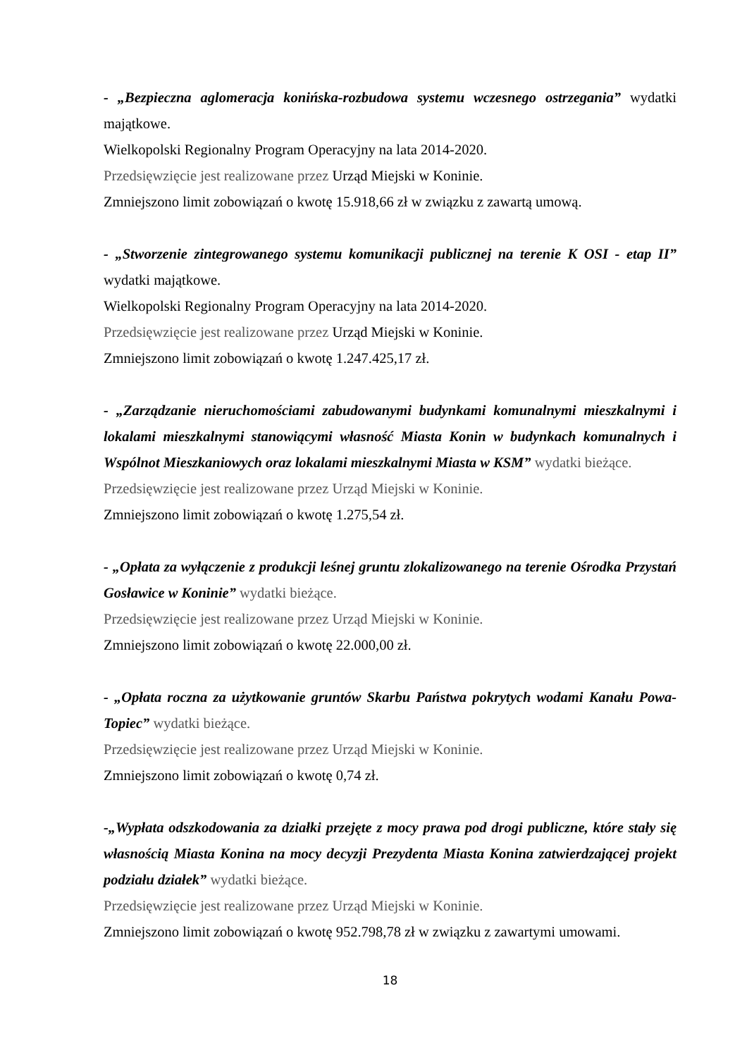- „Bezpieczna aglomeracja konińska-rozbudowa systemu wczesnego ostrzegania” wydatki majątkowe.
Wielkopolski Regionalny Program Operacyjny na lata 2014-2020.
Przedsięwzięcie jest realizowane przez Urząd Miejski w Koninie.
Zmniejszono limit zobowiązań o kwotę 15.918,66 zł w związku z zawartą umową.
- „Stworzenie zintegrowanego systemu komunikacji publicznej na terenie K OSI - etap II” wydatki majątkowe.
Wielkopolski Regionalny Program Operacyjny na lata 2014-2020.
Przedsięwzięcie jest realizowane przez Urząd Miejski w Koninie.
Zmniejszono limit zobowiązań o kwotę 1.247.425,17 zł.
- „Zarządzanie nieruchomościami zabudowanymi budynkami komunalnymi mieszkalnymi i lokalami mieszkalnymi stanowiącymi własność Miasta Konin w budynkach komunalnych i Wspólnot Mieszkaniowych oraz lokalami mieszkalnymi Miasta w KSM” wydatki bieżące.
Przedsięwzięcie jest realizowane przez Urząd Miejski w Koninie.
Zmniejszono limit zobowiązań o kwotę 1.275,54 zł.
- „Opłata za wyłączenie z produkcji leśnej gruntu zlokalizowanego na terenie Ośrodka Przystań Gosławice w Koninie” wydatki bieżące.
Przedsięwzięcie jest realizowane przez Urząd Miejski w Koninie.
Zmniejszono limit zobowiązań o kwotę 22.000,00 zł.
- „Opłata roczna za użytkowanie gruntów Skarbu Państwa pokrytych wodami Kanału Powa-Topiec” wydatki bieżące.
Przedsięwzięcie jest realizowane przez Urząd Miejski w Koninie.
Zmniejszono limit zobowiązań o kwotę 0,74 zł.
-„Wypłata odszkodowania za działki przejęte z mocy prawa pod drogi publiczne, które stały się własnością Miasta Konina na mocy decyzji Prezydenta Miasta Konina zatwierdzającej projekt podziału działek” wydatki bieżące.
Przedsięwzięcie jest realizowane przez Urząd Miejski w Koninie.
Zmniejszono limit zobowiązań o kwotę 952.798,78 zł w związku z zawartymi umowami.
18